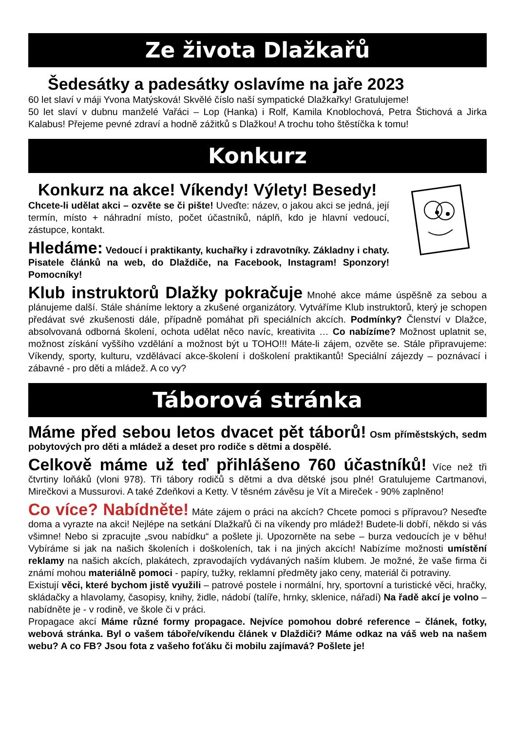Ze života Dlažkařů
Šedesátky a padesátky oslavíme na jaře 2023
60 let slaví v máji Yvona Matýsková! Skvělé číslo naší sympatické Dlažkařky! Gratulujeme!
50 let slaví v dubnu manželé Vařáci – Lop (Hanka) i Rolf, Kamila Knoblochová, Petra Štichová a Jirka Kalabus! Přejeme pevné zdraví a hodně zážitků s Dlažkou! A trochu toho štěstíčka k tomu!
Konkurz
Konkurz na akce! Víkendy! Výlety! Besedy!
Chcete-li udělat akci – ozvěte se či pište! Uveďte: název, o jakou akci se jedná, její termín, místo + náhradní místo, počet účastníků, náplň, kdo je hlavní vedoucí, zástupce, kontakt.
Hledáme: Vedoucí i praktikanty, kuchařky i zdravotníky. Základny i chaty. Pisatele článků na web, do Dlaždiče, na Facebook, Instagram! Sponzory! Pomocníky!
Klub instruktorů Dlažky pokračuje Mnohé akce máme úspěšně za sebou a plánujeme další. Stále sháníme lektory a zkušené organizátory. Vytváříme Klub instruktorů, který je schopen předávat své zkušenosti dále, případně pomáhat při speciálních akcích. Podmínky? Členství v Dlažce, absolvovaná odborná školení, ochota udělat něco navíc, kreativita … Co nabízíme? Možnost uplatnit se, možnost získání vyššího vzdělání a možnost být u TOHO!!! Máte-li zájem, ozvěte se. Stále připravujeme: Víkendy, sporty, kulturu, vzdělávací akce-školení i doškolení praktikantů! Speciální zájezdy – poznávací i zábavné - pro děti a mládež. A co vy?
Táborová stránka
Máme před sebou letos dvacet pět táborů! Osm příměstských, sedm pobytových pro děti a mládež a deset pro rodiče s dětmi a dospělé.
Celkově máme už teď přihlášeno 760 účastníků! Více než tři čtvrtiny loňáků (vloni 978). Tři tábory rodičů s dětmi a dva dětské jsou plné! Gratulujeme Cartmanovi, Mirečkovi a Mussurovi. A také Zdeňkovi a Ketty. V těsném závěsu je Vít a Mireček - 90% zaplněno!
Co více? Nabídněte! Máte zájem o práci na akcích? Chcete pomoci s přípravou? Neseďte doma a vyrazte na akci! Nejlépe na setkání Dlažkařů či na víkendy pro mládež! Budete-li dobří, někdo si vás všimne! Nebo si zpracujte „svou nabídku“ a pošlete ji. Upozorněte na sebe – burza vedoucích je v běhu! Vybíráme si jak na našich školeních i doškoleních, tak i na jiných akcích! Nabízíme možnosti umístění reklamy na našich akcích, plakátech, zpravodajích vydávaných naším klubem. Je možné, že vaše firma či známí mohou materiálně pomoci - papíry, tužky, reklamní předměty jako ceny, materiál či potraviny.
Existují věci, které bychom jistě využili – patrové postele i normální, hry, sportovní a turistické věci, hračky, skládačky a hlavolamy, časopisy, knihy, židle, nádobí (talíře, hrnky, sklenice, nářadí) Na řadě akcí je volno – nabídněte je - v rodině, ve škole či v práci.
Propagace akcí Máme různé formy propagace. Nejvíce pomohou dobré reference – článek, fotky, webová stránka. Byl o vašem táboře/víkendu článek v Dlaždiči? Máme odkaz na váš web na našem webu? A co FB? Jsou fota z vašeho foťáku či mobilu zajímavá? Pošlete je!